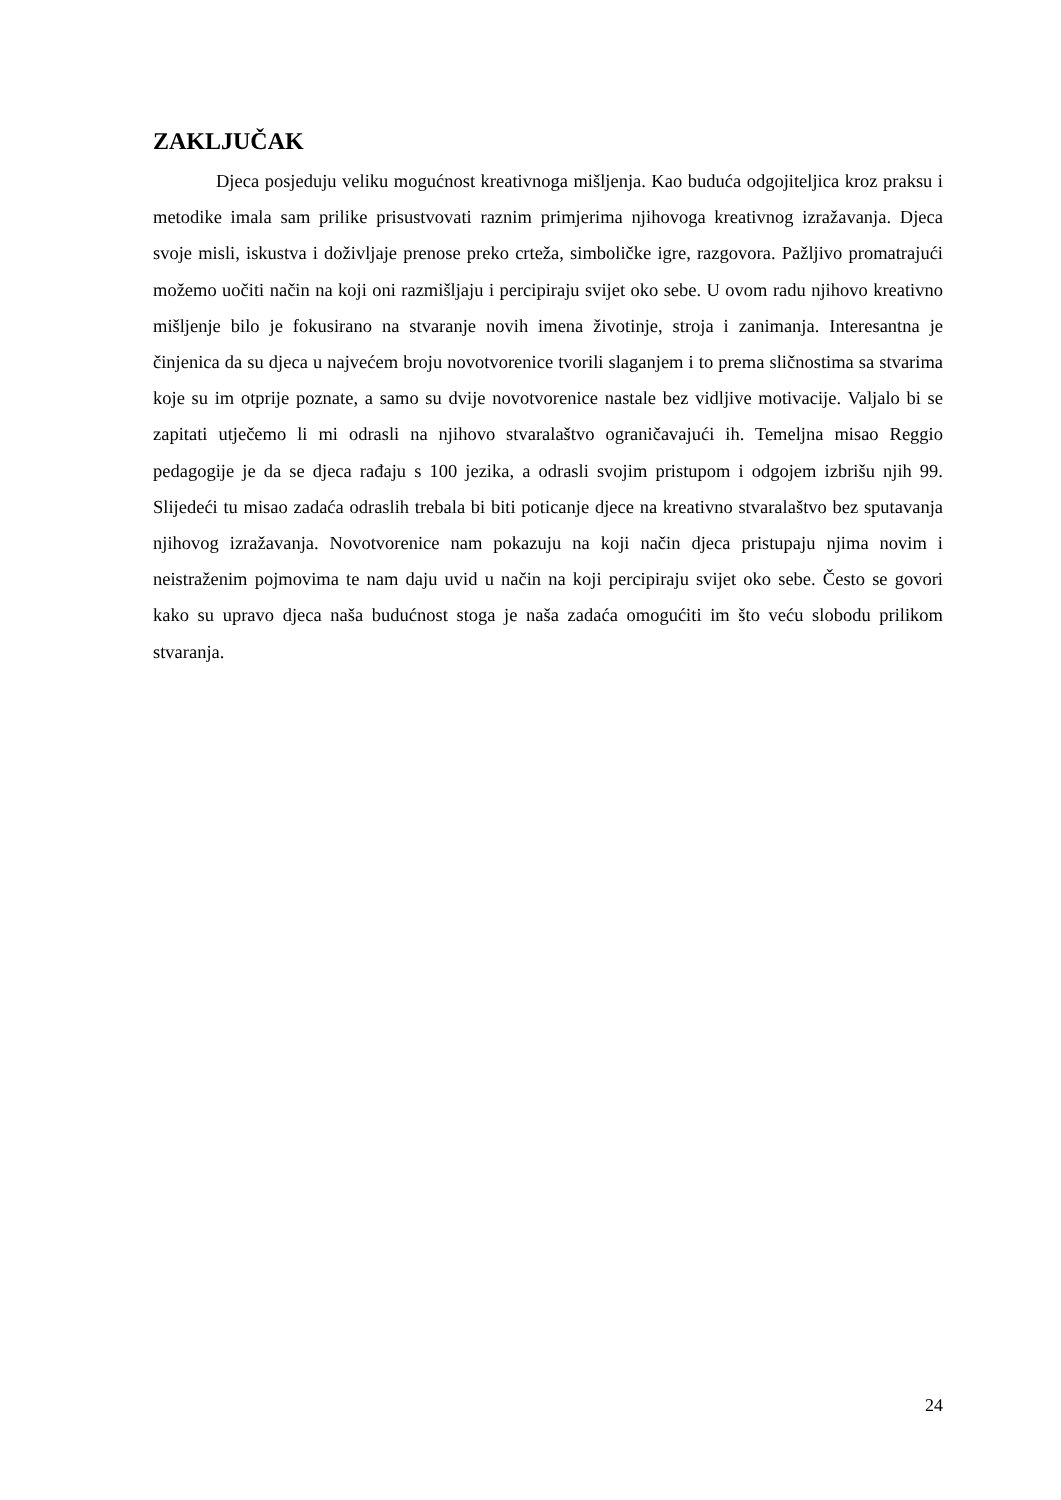ZAKLJUČAK
Djeca posjeduju veliku mogućnost kreativnoga mišljenja. Kao buduća odgojiteljica kroz praksu i metodike imala sam prilike prisustvovati raznim primjerima njihovoga kreativnog izražavanja. Djeca svoje misli, iskustva i doživljaje prenose preko crteža, simboličke igre, razgovora. Pažljivo promatrajući možemo uočiti način na koji oni razmišljaju i percipiraju svijet oko sebe. U ovom radu njihovo kreativno mišljenje bilo je fokusirano na stvaranje novih imena životinje, stroja i zanimanja. Interesantna je činjenica da su djeca u najvećem broju novotvorenice tvorili slaganjem i to prema sličnostima sa stvarima koje su im otprije poznate, a samo su dvije novotvorenice nastale bez vidljive motivacije. Valjalo bi se zapitati utječemo li mi odrasli na njihovo stvaralaštvo ograničavajući ih. Temeljna misao Reggio pedagogije je da se djeca rađaju s 100 jezika, a odrasli svojim pristupom i odgojem izbrišu njih 99. Slijedeći tu misao zadaća odraslih trebala bi biti poticanje djece na kreativno stvaralaštvo bez sputavanja njihovog izražavanja. Novotvorenice nam pokazuju na koji način djeca pristupaju njima novim i neistraženim pojmovima te nam daju uvid u način na koji percipiraju svijet oko sebe. Često se govori kako su upravo djeca naša budućnost stoga je naša zadaća omogućiti im što veću slobodu prilikom stvaranja.
24